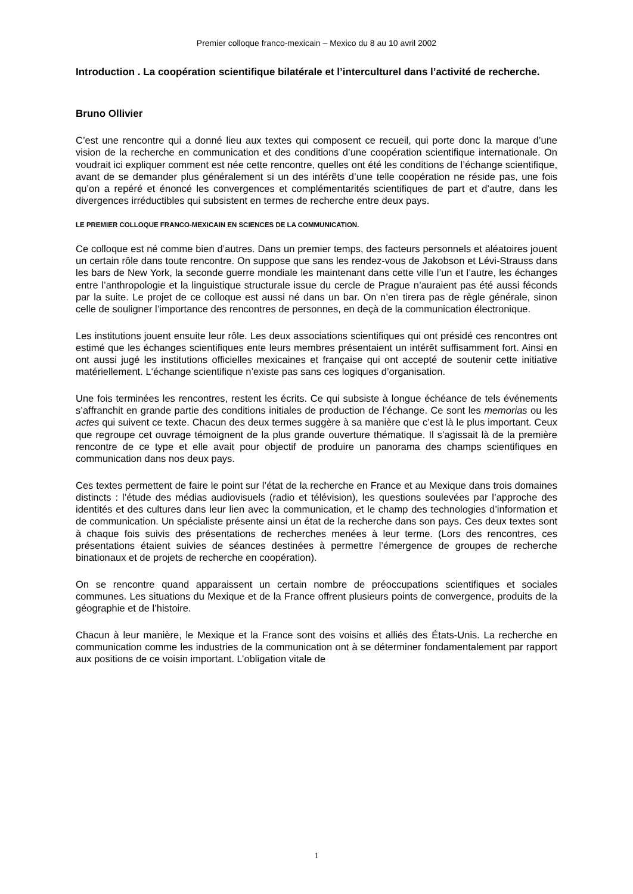Premier colloque franco-mexicain – Mexico du 8 au 10 avril 2002
Introduction . La coopération scientifique bilatérale et l’interculturel dans l’activité de recherche.
Bruno Ollivier
C’est une rencontre qui a donné lieu aux textes qui composent ce recueil, qui porte donc la marque d’une vision de la recherche en communication et des conditions d’une coopération scientifique internationale. On voudrait ici expliquer comment est née cette rencontre, quelles ont été les conditions de l’échange scientifique, avant de se demander plus généralement si un des intérêts d’une telle coopération ne réside pas, une fois qu’on a repéré et énoncé les convergences et complémentarités scientifiques de part et d’autre, dans les divergences irréductibles qui subsistent en termes de recherche entre deux pays.
LE PREMIER COLLOQUE FRANCO-MEXICAIN EN SCIENCES DE LA COMMUNICATION.
Ce colloque est né comme bien d’autres. Dans un premier temps, des facteurs personnels et aléatoires jouent un certain rôle dans toute rencontre. On suppose que sans les rendez-vous de Jakobson et Lévi-Strauss dans les bars de New York, la seconde guerre mondiale les maintenant dans cette ville l’un et l’autre, les échanges entre l’anthropologie et la linguistique structurale issue du cercle de Prague n’auraient pas été aussi féconds par la suite. Le projet de ce colloque est aussi né dans un bar. On n’en tirera pas de règle générale, sinon celle de souligner l’importance des rencontres de personnes, en deçà de la communication électronique.
Les institutions jouent ensuite leur rôle. Les deux associations scientifiques qui ont présidé ces rencontres ont estimé que les échanges scientifiques ente leurs membres présentaient un intérêt suffisamment fort. Ainsi en ont aussi jugé les institutions officielles mexicaines et française qui ont accepté de soutenir cette initiative matériellement. L‘échange scientifique n’existe pas sans ces logiques d’organisation.
Une fois terminées les rencontres, restent les écrits. Ce qui subsiste à longue échéance de tels événements s’affranchit en grande partie des conditions initiales de production de l’échange. Ce sont les memorias ou les actes qui suivent ce texte. Chacun des deux termes suggère à sa manière que c’est là le plus important. Ceux que regroupe cet ouvrage témoignent de la plus grande ouverture thématique. Il s’agissait là de la première rencontre de ce type et elle avait pour objectif de produire un panorama des champs scientifiques en communication dans nos deux pays.
Ces textes permettent de faire le point sur l’état de la recherche en France et au Mexique dans trois domaines distincts : l’étude des médias audiovisuels (radio et télévision), les questions soulevées par l’approche des identités et des cultures dans leur lien avec la communication, et le champ des technologies d’information et de communication. Un spécialiste présente ainsi un état de la recherche dans son pays. Ces deux textes sont à chaque fois suivis des présentations de recherches menées à leur terme. (Lors des rencontres, ces présentations étaient suivies de séances destinées à permettre l’émergence de groupes de recherche binationaux et de projets de recherche en coopération).
On se rencontre quand apparaissent un certain nombre de préoccupations scientifiques et sociales communes. Les situations du Mexique et de la France offrent plusieurs points de convergence, produits de la géographie et de l’histoire.
Chacun à leur manière, le Mexique et la France sont des voisins et alliés des États-Unis. La recherche en communication comme les industries de la communication ont à se déterminer fondamentalement par rapport aux positions de ce voisin important. L’obligation vitale de
1